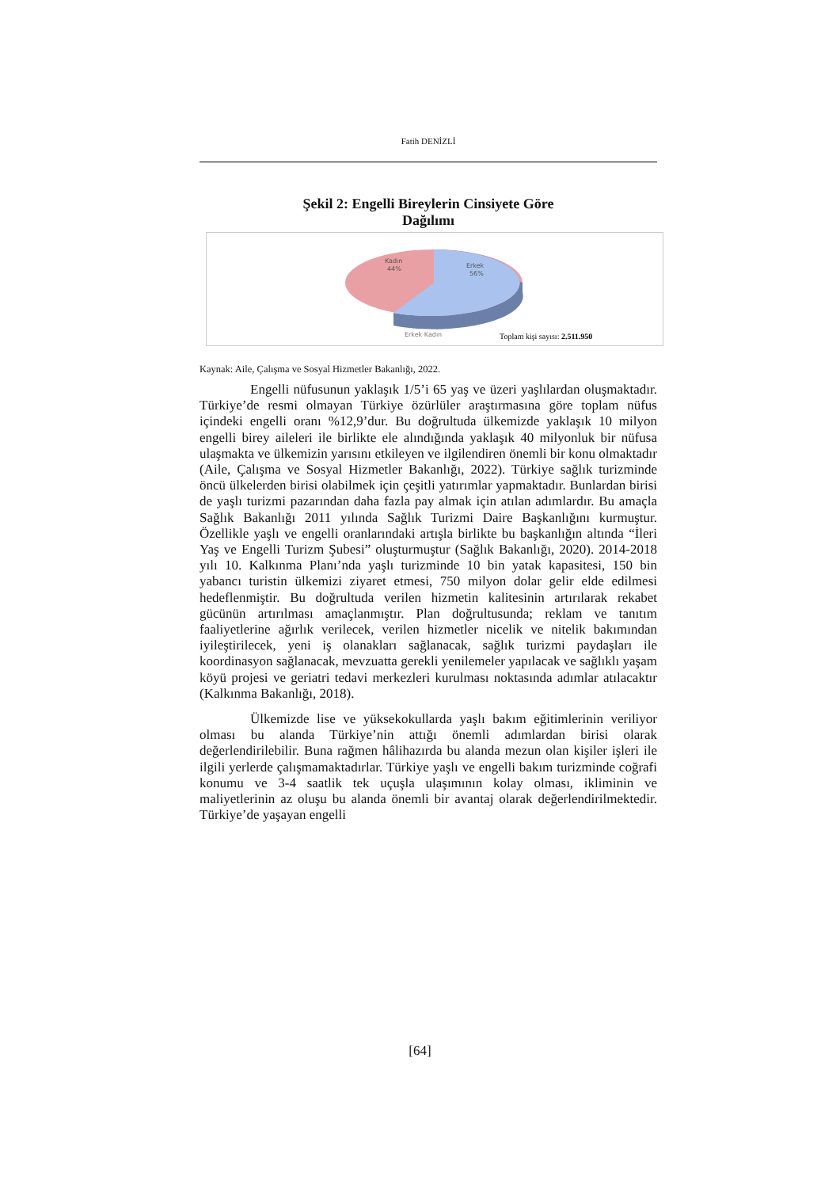Fatih DENİZLİ
Şekil 2: Engelli Bireylerin Cinsiyete Göre
Dağılımı
Kadın
44%
Erkek
56%
Erkek Kadın
Toplam kişi sayısı: 2.511.950
Kaynak: Aile, Çalışma ve Sosyal Hizmetler Bakanlığı, 2022.
Engelli nüfusunun yaklaşık 1/5’i 65 yaş ve üzeri yaşlılardan oluşmaktadır. Türkiye’de resmi olmayan Türkiye özürlüler araştırmasına göre toplam nüfus içindeki engelli oranı %12,9’dur. Bu doğrultuda ülkemizde yaklaşık 10 milyon engelli birey aileleri ile birlikte ele alındığında yaklaşık 40 milyonluk bir nüfusa ulaşmakta ve ülkemizin yarısını etkileyen ve ilgilendiren önemli bir konu olmaktadır (Aile, Çalışma ve Sosyal Hizmetler Bakanlığı, 2022). Türkiye sağlık turizminde öncü ülkelerden birisi olabilmek için çeşitli yatırımlar yapmaktadır. Bunlardan birisi de yaşlı turizmi pazarından daha fazla pay almak için atılan adımlardır. Bu amaçla Sağlık Bakanlığı 2011 yılında Sağlık Turizmi Daire Başkanlığını kurmuştur. Özellikle yaşlı ve engelli oranlarındaki artışla birlikte bu başkanlığın altında “İleri Yaş ve Engelli Turizm Şubesi” oluşturmuştur (Sağlık Bakanlığı, 2020). 2014-2018 yılı 10. Kalkınma Planı’nda yaşlı turizminde 10 bin yatak kapasitesi, 150 bin yabancı turistin ülkemizi ziyaret etmesi, 750 milyon dolar gelir elde edilmesi hedeflenmiştir. Bu doğrultuda verilen hizmetin kalitesinin artırılarak rekabet gücünün artırılması amaçlanmıştır. Plan doğrultusunda; reklam ve tanıtım faaliyetlerine ağırlık verilecek, verilen hizmetler nicelik ve nitelik bakımından iyileştirilecek, yeni iş olanakları sağlanacak, sağlık turizmi paydaşları ile koordinasyon sağlanacak, mevzuatta gerekli yenilemeler yapılacak ve sağlıklı yaşam köyü projesi ve geriatri tedavi merkezleri kurulması noktasında adımlar atılacaktır (Kalkınma Bakanlığı, 2018).
Ülkemizde lise ve yüksekokullarda yaşlı bakım eğitimlerinin veriliyor olması bu alanda Türkiye’nin attığı önemli adımlardan birisi olarak değerlendirilebilir. Buna rağmen hâlihazırda bu alanda mezun olan kişiler işleri ile ilgili yerlerde çalışmamaktadırlar. Türkiye yaşlı ve engelli bakım turizminde coğrafi konumu ve 3-4 saatlik tek uçuşla ulaşımının kolay olması, ikliminin ve maliyetlerinin az oluşu bu alanda önemli bir avantaj olarak değerlendirilmektedir. Türkiye’de yaşayan engelli
[64]